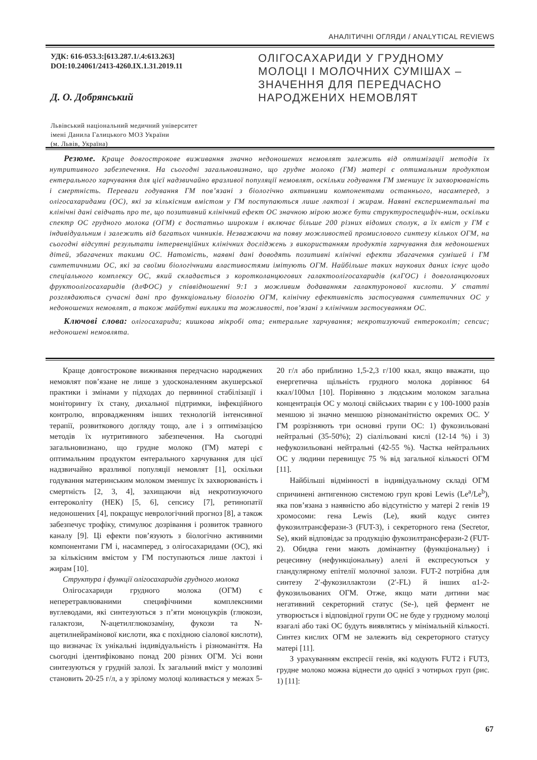АНАЛІТИЧНІ ОГЛЯДИ / ANALYTICAL REVIEWS
УДК: 616-053.3:[613.287.1/.4:613.263]
DOI:10.24061/2413-4260.IX.1.31.2019.11
Д. О. Добрянський
Львівський національний медичний університет
імені Данила Галицького МОЗ України
(м. Львів, Україна)
ОЛІГОСАХАРИДИ У ГРУДНОМУ МОЛОЦІ І МОЛОЧНИХ СУМІШАХ – ЗНАЧЕННЯ ДЛЯ ПЕРЕДЧАСНО НАРОДЖЕНИХ НЕМОВЛЯТ
Резюме. Краще довгострокове виживання значно недоношених немовлят залежить від оптимізації методів їх нутритивного забезпечення. На сьогодні загальновизнано, що грудне молоко (ГМ) матері є оптимальним продуктом ентерального харчування для цієї надзвичайно вразливої популяції немовлят, оскільки годування ГМ зменшує їх захворюваність і смертність. Переваги годування ГМ пов’язані з біологічно активними компонентами останнього, насамперед, з олігосахаридами (ОС), які за кількісним вмістом у ГМ поступаються лише лактозі і жирам. Наявні експериментальні та клінічні дані свідчать про те, що позитивний клінічний ефект ОС значною мірою може бути структуроспецифіч-ним, оскільки спектр ОС грудного молока (ОГМ) є достатньо широким і включає більше 200 різних відомих сполук, а їх вміст у ГМ є індивідуальним і залежить від багатьох чинників. Незважаючи на появу можливостей промислового синтезу кількох ОГМ, на сьогодні відсутні результати інтервенційних клінічних досліджень з використанням продуктів харчування для недоношених дітей, збагачених такими ОС. Натомість, наявні дані доводять позитивні клінічні ефекти збагачення сумішей і ГМ синтетичними ОС, які за своїми біологічними властивостями імітують ОГМ. Найбільше таких наукових даних існує щодо спеціального комплексу ОС, який складається з коротколанцюгових галактоолігосахаридів (клГОС) і довголанцюгових фруктоолігосахаридів (длФОС) у співвідношенні 9:1 з можливим додаванням галактуронової кислоти. У статті розглядаються сучасні дані про функціональну біологію ОГМ, клінічну ефективність застосування синтетичних ОС у недоношених немовлят, а також майбутні виклики та можливості, пов’язані з клінічним застосуванням ОС.
Ключові слова: олігосахариди; кишкова мікробі ота; ентеральне харчування; некротизуючий ентероколіт; сепсис; недоношені немовлята.
Краще довгострокове виживання передчасно народжених немовлят пов’язане не лише з удосконаленням акушерської практики і змінами у підходах до первинної стабілізації і моніторингу їх стану, дихальної підтримки, інфекційного контролю, впровадженням інших технологій інтенсивної терапії, розвиткового догляду тощо, але і з оптимізацією методів їх нутритивного забезпечення. На сьогодні загальновизнано, що грудне молоко (ГМ) матері є оптимальним продуктом ентерального харчування для цієї надзвичайно вразливої популяції немовлят [1], оскільки годування материнським молоком зменшує їх захворюваність і смертність [2, 3, 4], захищаючи від некротизуючого ентероколіту (НЕК) [5, 6], сепсису [7], ретинопатії недоношених [4], покращує неврологічний прогноз [8], а також забезпечує трофіку, стимулює дозрівання і розвиток травного каналу [9]. Ці ефекти пов’язують з біологічно активними компонентами ГМ і, насамперед, з олігосахаридами (ОС), які за кількісним вмістом у ГМ поступаються лише лактозі і жирам [10].
Структура і функції олігосахаридів грудного молока
Олігосахариди грудного молока (ОГМ) є неперетравлюваними специфічними комплексними вуглеводами, які синтезуються з п’яти моноцукрів (глюкози, галактози, N-ацетилглюкозаміну, фукози та N-ацетилнейрамінової кислоти, яка є похідною сіалової кислоти), що визначає їх унікальні індивідуальність і різноманіття. На сьогодні ідентифіковано понад 200 різних ОГМ. Усі вони синтезуються у грудній залозі. Їх загальний вміст у молозиві становить 20-25 г/л, а у зрілому молоці коливається у межах 5-20 г/л або приблизно 1,5-2,3 г/100 ккал, якщо вважати, що енергетична щільність грудного молока дорівнює 64 ккал/100мл [10]. Порівняно з людським молоком загальна концентрація ОС у молоці свійських тварин є у 100-1000 разів меншою зі значно меншою різноманітністю окремих ОС. У ГМ розрізняють три основні групи ОС: 1) фукозильовані нейтральні (35-50%); 2) сіалільовані кислі (12-14 %) і 3) нефукозильовані нейтральні (42-55 %). Частка нейтральних ОС у людини перевищує 75 % від загальної кількості ОГМ [11].
Найбільші відмінності в індивідуальному складі ОГМ спричинені антигенною системою груп крові Lewis (Le<sup>a</sup>/Le<sup>b</sup>), яка пов’язана з наявністю або відсутністю у матері 2 генів 19 хромосоми: гена Lewis (Le), який кодує синтез фукозилтрансферази-3 (FUT-3), і секреторного гена (Secretor, Se), який відповідає за продукцію фукозилтрансферази-2 (FUT-2). Обидва гени мають домінантну (функціональну) і рецесивну (нефункціональну) алелі й експресуються у гландулярному епітелії молочної залози. FUT-2 потрібна для синтезу 2′-фукозиллактози (2′-FL) й інших α1-2-фукозильованих ОГМ. Отже, якщо мати дитини має негативний секреторний статус (Se-), цей фермент не утворюється і відповідної групи ОС не буде у грудному молоці взагалі або такі ОС будуть виявлятись у мінімальній кількості. Синтез кислих ОГМ не залежить від секреторного статусу матері [11].
З урахуванням експресії генів, які кодують FUT2 і FUT3, грудне молоко можна віднести до однієї з чотирьох груп (рис. 1) [11]:
67